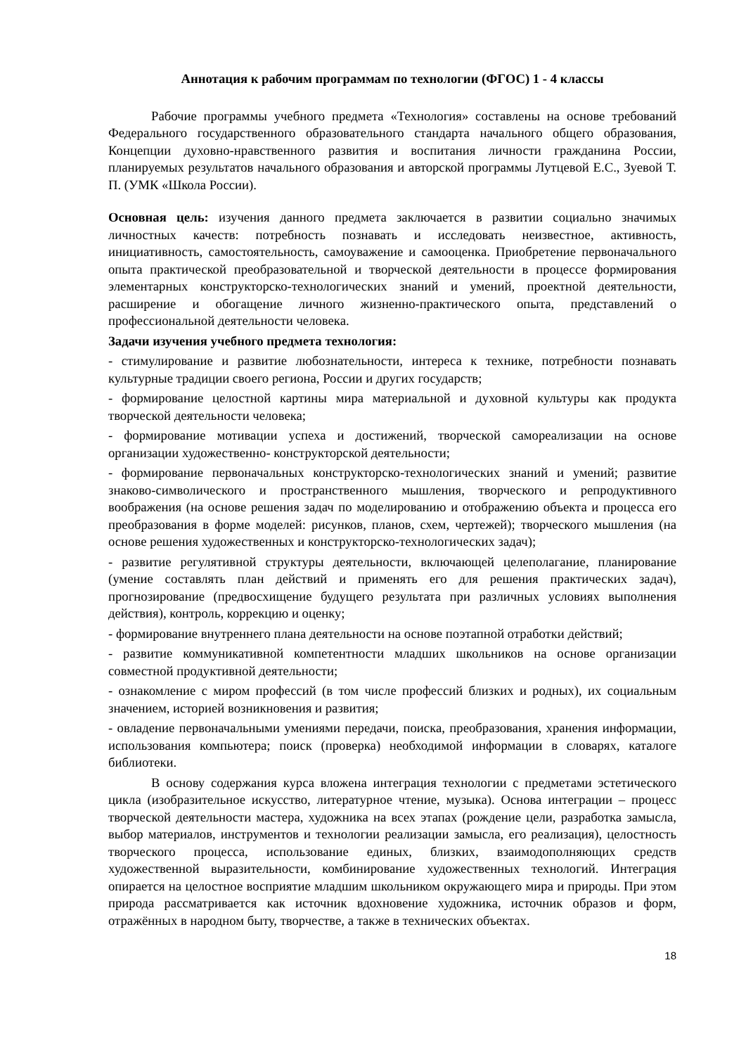Аннотация к рабочим программам по технологии (ФГОС) 1 - 4 классы
Рабочие программы учебного предмета «Технология» составлены на основе требований Федерального государственного образовательного стандарта начального общего образования, Концепции духовно-нравственного развития и воспитания личности гражданина России, планируемых результатов начального образования и авторской программы Лутцевой Е.С., Зуевой Т. П. (УМК «Школа России).
Основная цель: изучения данного предмета заключается в развитии социально значимых личностных качеств: потребность познавать и исследовать неизвестное, активность, инициативность, самостоятельность, самоуважение и самооценка. Приобретение первоначального опыта практической преобразовательной и творческой деятельности в процессе формирования элементарных конструкторско-технологических знаний и умений, проектной деятельности, расширение и обогащение личного жизненно-практического опыта, представлений о профессиональной деятельности человека.
Задачи изучения учебного предмета технология:
- стимулирование и развитие любознательности, интереса к технике, потребности познавать культурные традиции своего региона, России и других государств;
- формирование целостной картины мира материальной и духовной культуры как продукта творческой деятельности человека;
- формирование мотивации успеха и достижений, творческой самореализации на основе организации художественно- конструкторской деятельности;
- формирование первоначальных конструкторско-технологических знаний и умений; развитие знаково-символического и пространственного мышления, творческого и репродуктивного воображения (на основе решения задач по моделированию и отображению объекта и процесса его преобразования в форме моделей: рисунков, планов, схем, чертежей); творческого мышления (на основе решения художественных и конструкторско-технологических задач);
- развитие регулятивной структуры деятельности, включающей целеполагание, планирование (умение составлять план действий и применять его для решения практических задач), прогнозирование (предвосхищение будущего результата при различных условиях выполнения действия), контроль, коррекцию и оценку;
- формирование внутреннего плана деятельности на основе поэтапной отработки действий;
- развитие коммуникативной компетентности младших школьников на основе организации совместной продуктивной деятельности;
- ознакомление с миром профессий (в том числе профессий близких и родных), их социальным значением, историей возникновения и развития;
- овладение первоначальными умениями передачи, поиска, преобразования, хранения информации, использования компьютера; поиск (проверка) необходимой информации в словарях, каталоге библиотеки.
В основу содержания курса вложена интеграция технологии с предметами эстетического цикла (изобразительное искусство, литературное чтение, музыка). Основа интеграции – процесс творческой деятельности мастера, художника на всех этапах (рождение цели, разработка замысла, выбор материалов, инструментов и технологии реализации замысла, его реализация), целостность творческого процесса, использование единых, близких, взаимодополняющих средств художественной выразительности, комбинирование художественных технологий. Интеграция опирается на целостное восприятие младшим школьником окружающего мира и природы. При этом природа рассматривается как источник вдохновение художника, источник образов и форм, отражённых в народном быту, творчестве, а также в технических объектах.
18